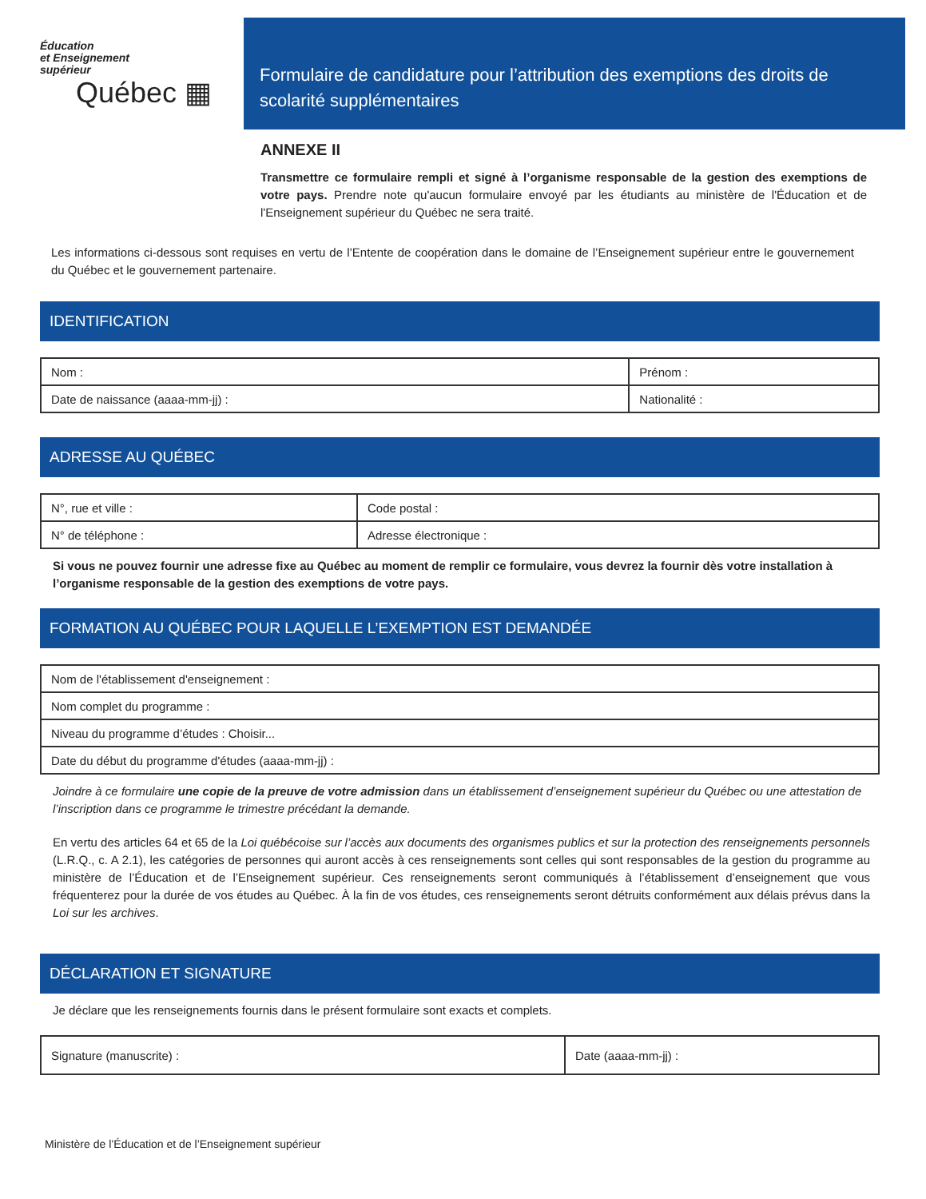Éducation
et Enseignement
supérieur
Québec ▦
Formulaire de candidature pour l’attribution des exemptions des droits de scolarité supplémentaires
ANNEXE II
Transmettre ce formulaire rempli et signé à l’organisme responsable de la gestion des exemptions de votre pays. Prendre note qu'aucun formulaire envoyé par les étudiants au ministère de l'Éducation et de l'Enseignement supérieur du Québec ne sera traité.
Les informations ci-dessous sont requises en vertu de l’Entente de coopération dans le domaine de l’Enseignement supérieur entre le gouvernement du Québec et le gouvernement partenaire.
IDENTIFICATION
| Nom : | Prénom : |
| Date de naissance (aaaa-mm-jj) : | Nationalité : |
ADRESSE AU QUÉBEC
| N°, rue et ville : | | Code postal : |
| N° de téléphone : | Adresse électronique : | |
Si vous ne pouvez fournir une adresse fixe au Québec au moment de remplir ce formulaire, vous devrez la fournir dès votre installation à l’organisme responsable de la gestion des exemptions de votre pays.
FORMATION AU QUÉBEC POUR LAQUELLE L’EXEMPTION EST DEMANDÉE
| Nom de l'établissement d'enseignement : |
| Nom complet du programme : |
| Niveau du programme d’études : Choisir... |
| Date du début du programme d'études (aaaa-mm-jj) : |
Joindre à ce formulaire une copie de la preuve de votre admission dans un établissement d’enseignement supérieur du Québec ou une attestation de l’inscription dans ce programme le trimestre précédant la demande.
En vertu des articles 64 et 65 de la Loi québécoise sur l’accès aux documents des organismes publics et sur la protection des renseignements personnels (L.R.Q., c. A 2.1), les catégories de personnes qui auront accès à ces renseignements sont celles qui sont responsables de la gestion du programme au ministère de l’Éducation et de l’Enseignement supérieur. Ces renseignements seront communiqués à l’établissement d’enseignement que vous fréquenterez pour la durée de vos études au Québec. À la fin de vos études, ces renseignements seront détruits conformément aux délais prévus dans la Loi sur les archives.
DÉCLARATION ET SIGNATURE
Je déclare que les renseignements fournis dans le présent formulaire sont exacts et complets.
| Signature (manuscrite) : | Date (aaaa-mm-jj) : |
Ministère de l’Éducation et de l’Enseignement supérieur